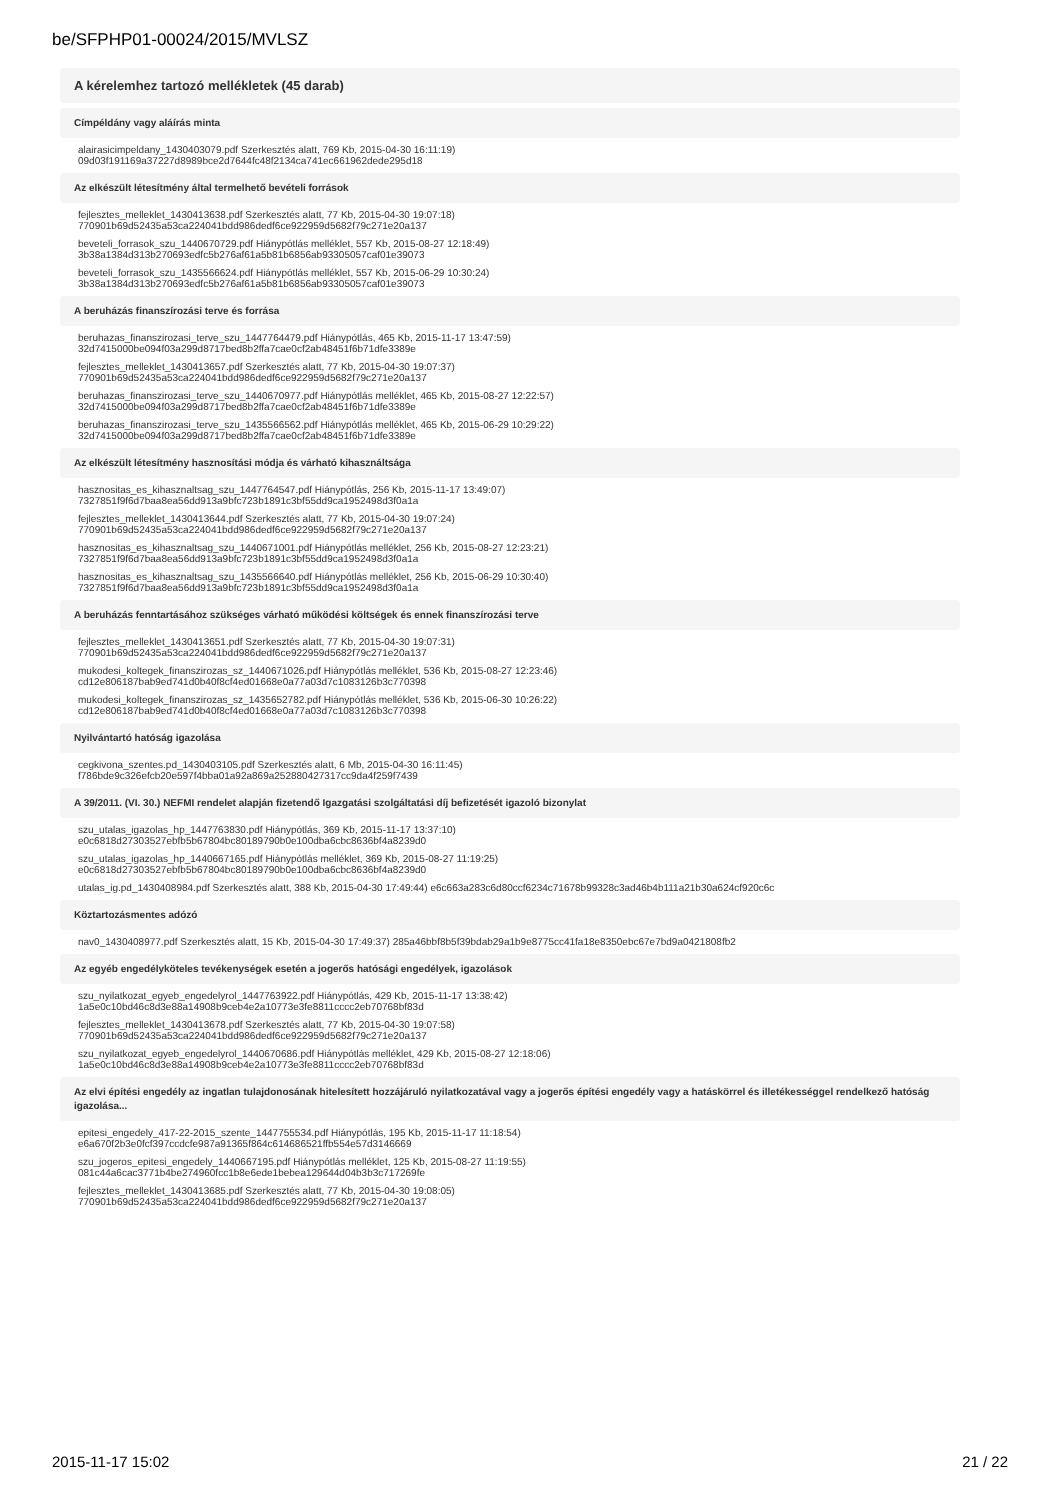be/SFPHP01-00024/2015/MVLSZ
A kérelemhez tartozó mellékletek (45 darab)
Címpéldány vagy aláírás minta
alairasicimpeldany_1430403079.pdf Szerkesztés alatt, 769 Kb, 2015-04-30 16:11:19)
09d03f191169a37227d8989bce2d7644fc48f2134ca741ec661962dede295d18
Az elkészült létesítmény által termelhető bevételi források
fejlesztes_melleklet_1430413638.pdf Szerkesztés alatt, 77 Kb, 2015-04-30 19:07:18)
770901b69d52435a53ca224041bdd986dedf6ce922959d5682f79c271e20a137
beveteli_forrasok_szu_1440670729.pdf Hiánypótlás melléklet, 557 Kb, 2015-08-27 12:18:49)
3b38a1384d313b270693edfc5b276af61a5b81b6856ab93305057caf01e39073
beveteli_forrasok_szu_1435566624.pdf Hiánypótlás melléklet, 557 Kb, 2015-06-29 10:30:24)
3b38a1384d313b270693edfc5b276af61a5b81b6856ab93305057caf01e39073
A beruházás finanszírozási terve és forrása
beruhazas_finanszirozasi_terve_szu_1447764479.pdf Hiánypótlás, 465 Kb, 2015-11-17 13:47:59)
32d7415000be094f03a299d8717bed8b2ffa7cae0cf2ab48451f6b71dfe3389e
fejlesztes_melleklet_1430413657.pdf Szerkesztés alatt, 77 Kb, 2015-04-30 19:07:37)
770901b69d52435a53ca224041bdd986dedf6ce922959d5682f79c271e20a137
beruhazas_finanszirozasi_terve_szu_1440670977.pdf Hiánypótlás melléklet, 465 Kb, 2015-08-27 12:22:57)
32d7415000be094f03a299d8717bed8b2ffa7cae0cf2ab48451f6b71dfe3389e
beruhazas_finanszirozasi_terve_szu_1435566562.pdf Hiánypótlás melléklet, 465 Kb, 2015-06-29 10:29:22)
32d7415000be094f03a299d8717bed8b2ffa7cae0cf2ab48451f6b71dfe3389e
Az elkészült létesítmény hasznosítási módja és várható kihasználtsága
hasznositas_es_kihasznaltsag_szu_1447764547.pdf Hiánypótlás, 256 Kb, 2015-11-17 13:49:07)
7327851f9f6d7baa8ea56dd913a9bfc723b1891c3bf55dd9ca1952498d3f0a1a
fejlesztes_melleklet_1430413644.pdf Szerkesztés alatt, 77 Kb, 2015-04-30 19:07:24)
770901b69d52435a53ca224041bdd986dedf6ce922959d5682f79c271e20a137
hasznositas_es_kihasznaltsag_szu_1440671001.pdf Hiánypótlás melléklet, 256 Kb, 2015-08-27 12:23:21)
7327851f9f6d7baa8ea56dd913a9bfc723b1891c3bf55dd9ca1952498d3f0a1a
hasznositas_es_kihasznaltsag_szu_1435566640.pdf Hiánypótlás melléklet, 256 Kb, 2015-06-29 10:30:40)
7327851f9f6d7baa8ea56dd913a9bfc723b1891c3bf55dd9ca1952498d3f0a1a
A beruházás fenntartásához szükséges várható működési költségek és ennek finanszírozási terve
fejlesztes_melleklet_1430413651.pdf Szerkesztés alatt, 77 Kb, 2015-04-30 19:07:31)
770901b69d52435a53ca224041bdd986dedf6ce922959d5682f79c271e20a137
mukodesi_koltegek_finanszirozas_sz_1440671026.pdf Hiánypótlás melléklet, 536 Kb, 2015-08-27 12:23:46)
cd12e806187bab9ed741d0b40f8cf4ed01668e0a77a03d7c1083126b3c770398
mukodesi_koltegek_finanszirozas_sz_1435652782.pdf Hiánypótlás melléklet, 536 Kb, 2015-06-30 10:26:22)
cd12e806187bab9ed741d0b40f8cf4ed01668e0a77a03d7c1083126b3c770398
Nyilvántartó hatóság igazolása
cegkivona_szentes.pd_1430403105.pdf Szerkesztés alatt, 6 Mb, 2015-04-30 16:11:45)
f786bde9c326efcb20e597f4bba01a92a869a252880427317cc9da4f259f7439
A 39/2011. (VI. 30.) NEFMI rendelet alapján fizetendő Igazgatási szolgáltatási díj befizetését igazoló bizonylat
szu_utalas_igazolas_hp_1447763830.pdf Hiánypótlás, 369 Kb, 2015-11-17 13:37:10)
e0c6818d27303527ebfb5b67804bc80189790b0e100dba6cbc8636bf4a8239d0
szu_utalas_igazolas_hp_1440667165.pdf Hiánypótlás melléklet, 369 Kb, 2015-08-27 11:19:25)
e0c6818d27303527ebfb5b67804bc80189790b0e100dba6cbc8636bf4a8239d0
utalas_ig.pd_1430408984.pdf Szerkesztés alatt, 388 Kb, 2015-04-30 17:49:44) e6c663a283c6d80ccf6234c71678b99328c3ad46b4b111a21b30a624cf920c6c
Köztartozásmentes adózó
nav0_1430408977.pdf Szerkesztés alatt, 15 Kb, 2015-04-30 17:49:37) 285a46bbf8b5f39bdab29a1b9e8775cc41fa18e8350ebc67e7bd9a0421808fb2
Az egyéb engedélyköteles tevékenységek esetén a jogerős hatósági engedélyek, igazolások
szu_nyilatkozat_egyeb_engedelyrol_1447763922.pdf Hiánypótlás, 429 Kb, 2015-11-17 13:38:42)
1a5e0c10bd46c8d3e88a14908b9ceb4e2a10773e3fe8811cccc2eb70768bf83d
fejlesztes_melleklet_1430413678.pdf Szerkesztés alatt, 77 Kb, 2015-04-30 19:07:58)
770901b69d52435a53ca224041bdd986dedf6ce922959d5682f79c271e20a137
szu_nyilatkozat_egyeb_engedelyrol_1440670686.pdf Hiánypótlás melléklet, 429 Kb, 2015-08-27 12:18:06)
1a5e0c10bd46c8d3e88a14908b9ceb4e2a10773e3fe8811cccc2eb70768bf83d
Az elvi építési engedély az ingatlan tulajdonosának hitelesített hozzájáruló nyilatkozatával vagy a jogerős építési engedély vagy a hatáskörrel és illetékességgel rendelkező hatóság igazolása...
epitesi_engedely_417-22-2015_szente_1447755534.pdf Hiánypótlás, 195 Kb, 2015-11-17 11:18:54)
e6a670f2b3e0fcf397ccdcfe987a91365f864c614686521ffb554e57d3146669
szu_jogeros_epitesi_engedely_1440667195.pdf Hiánypótlás melléklet, 125 Kb, 2015-08-27 11:19:55)
081c44a6cac3771b4be274960fcc1b8e6ede1bebea129644d04b3b3c717269fe
fejlesztes_melleklet_1430413685.pdf Szerkesztés alatt, 77 Kb, 2015-04-30 19:08:05)
770901b69d52435a53ca224041bdd986dedf6ce922959d5682f79c271e20a137
2015-11-17 15:02 21 / 22